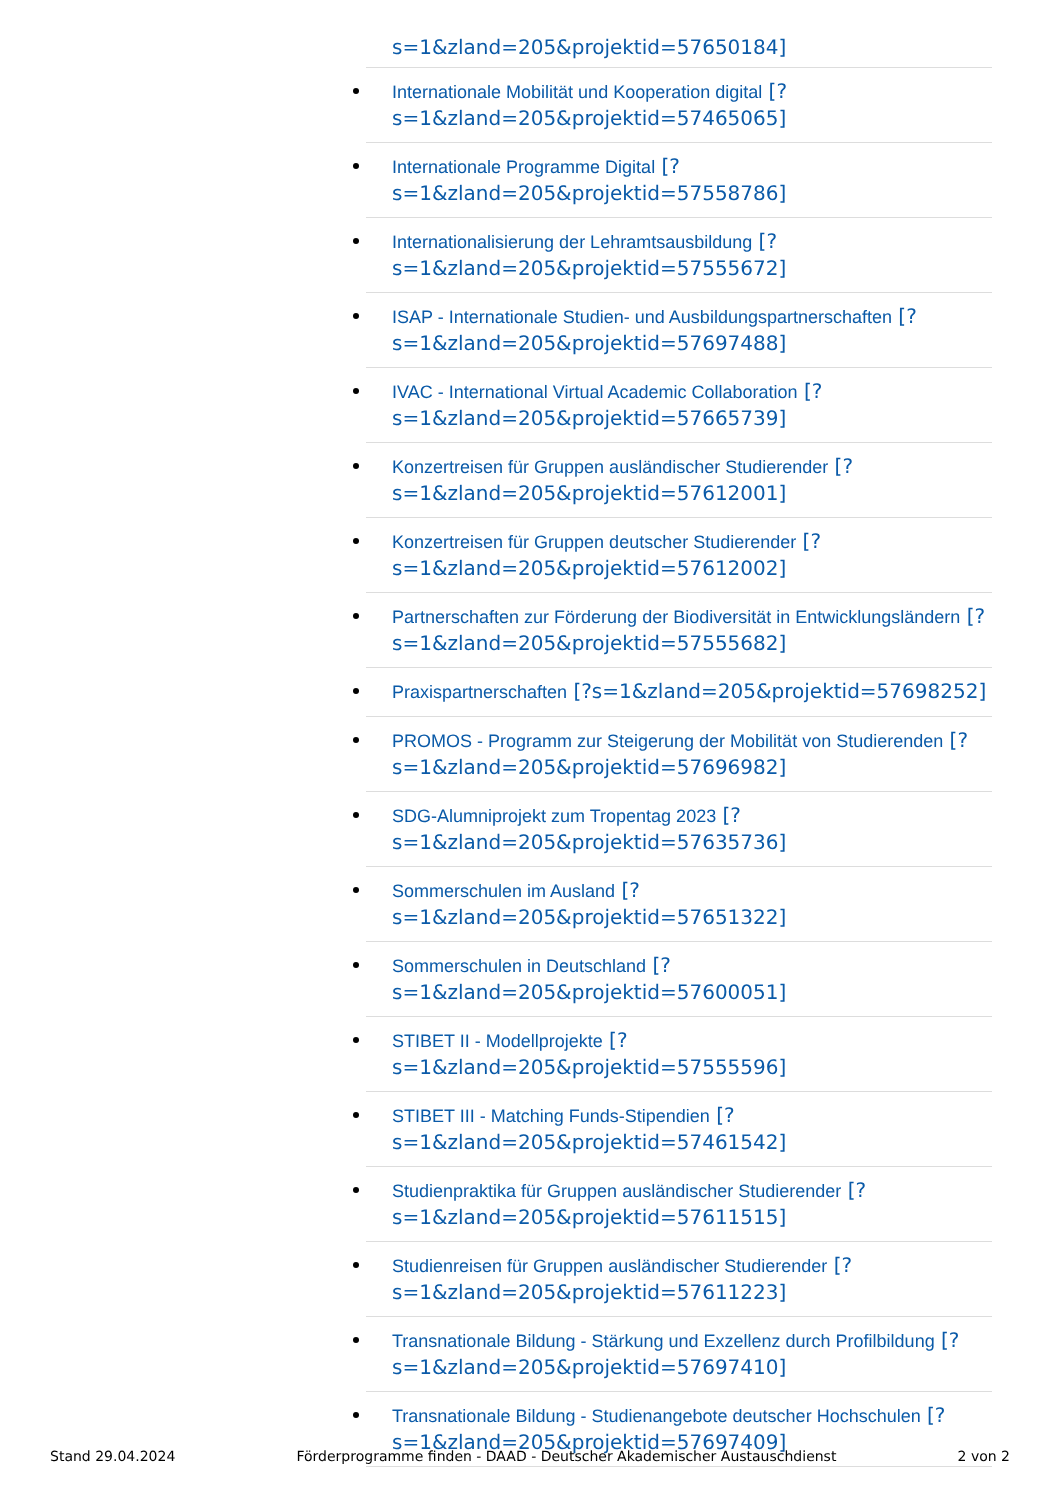s=1&zland=205&projektid=57650184]
Internationale Mobilität und Kooperation digital [?s=1&zland=205&projektid=57465065]
Internationale Programme Digital [?s=1&zland=205&projektid=57558786]
Internationalisierung der Lehramtsausbildung [?s=1&zland=205&projektid=57555672]
ISAP - Internationale Studien- und Ausbildungspartnerschaften [?s=1&zland=205&projektid=57697488]
IVAC - International Virtual Academic Collaboration [?s=1&zland=205&projektid=57665739]
Konzertreisen für Gruppen ausländischer Studierender [?s=1&zland=205&projektid=57612001]
Konzertreisen für Gruppen deutscher Studierender [?s=1&zland=205&projektid=57612002]
Partnerschaften zur Förderung der Biodiversität in Entwicklungsländern [?s=1&zland=205&projektid=57555682]
Praxispartnerschaften [?s=1&zland=205&projektid=57698252]
PROMOS - Programm zur Steigerung der Mobilität von Studierenden [?s=1&zland=205&projektid=57696982]
SDG-Alumniprojekt zum Tropentag 2023 [?s=1&zland=205&projektid=57635736]
Sommerschulen im Ausland [?s=1&zland=205&projektid=57651322]
Sommerschulen in Deutschland [?s=1&zland=205&projektid=57600051]
STIBET II - Modellprojekte [?s=1&zland=205&projektid=57555596]
STIBET III - Matching Funds-Stipendien [?s=1&zland=205&projektid=57461542]
Studienpraktika für Gruppen ausländischer Studierender [?s=1&zland=205&projektid=57611515]
Studienreisen für Gruppen ausländischer Studierender [?s=1&zland=205&projektid=57611223]
Transnationale Bildung - Stärkung und Exzellenz durch Profilbildung [?s=1&zland=205&projektid=57697410]
Transnationale Bildung - Studienangebote deutscher Hochschulen [?s=1&zland=205&projektid=57697409]
Stand 29.04.2024 Förderprogramme finden - DAAD - Deutscher Akademischer Austauschdienst 2 von 2